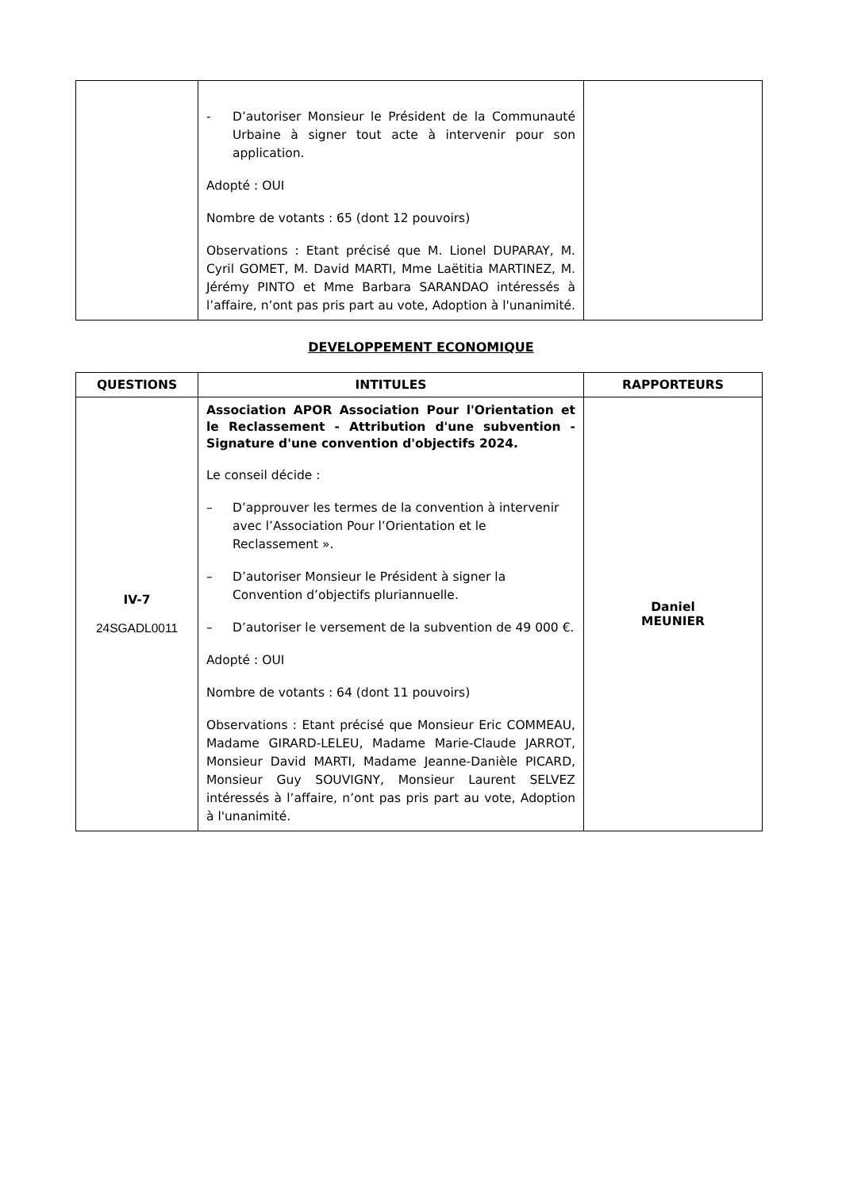| | - D’autoriser Monsieur le Président de la Communauté Urbaine à signer tout acte à intervenir pour son application. Adopté : OUI Nombre de votants : 65 (dont 12 pouvoirs) Observations : Etant précisé que M. Lionel DUPARAY, M. Cyril GOMET, M. David MARTI, Mme Laëtitia MARTINEZ, M. Jérémy PINTO et Mme Barbara SARANDAO intéressés à l’affaire, n’ont pas pris part au vote, Adoption à l'unanimité. | |
DEVELOPPEMENT ECONOMIQUE
| QUESTIONS | INTITULES | RAPPORTEURS |
| --- | --- | --- |
| IV-7 24SGADL0011 | Association APOR Association Pour l'Orientation et le Reclassement - Attribution d'une subvention - Signature d'une convention d'objectifs 2024. Le conseil décide : – D’approuver les termes de la convention à intervenir avec l’Association Pour l’Orientation et le Reclassement ». – D’autoriser Monsieur le Président à signer la Convention d’objectifs pluriannuelle. – D’autoriser le versement de la subvention de 49 000 €. Adopté : OUI Nombre de votants : 64 (dont 11 pouvoirs) Observations : Etant précisé que Monsieur Eric COMMEAU, Madame GIRARD-LELEU, Madame Marie-Claude JARROT, Monsieur David MARTI, Madame Jeanne-Danièle PICARD, Monsieur Guy SOUVIGNY, Monsieur Laurent SELVEZ intéressés à l’affaire, n’ont pas pris part au vote, Adoption à l'unanimité. | Daniel MEUNIER |